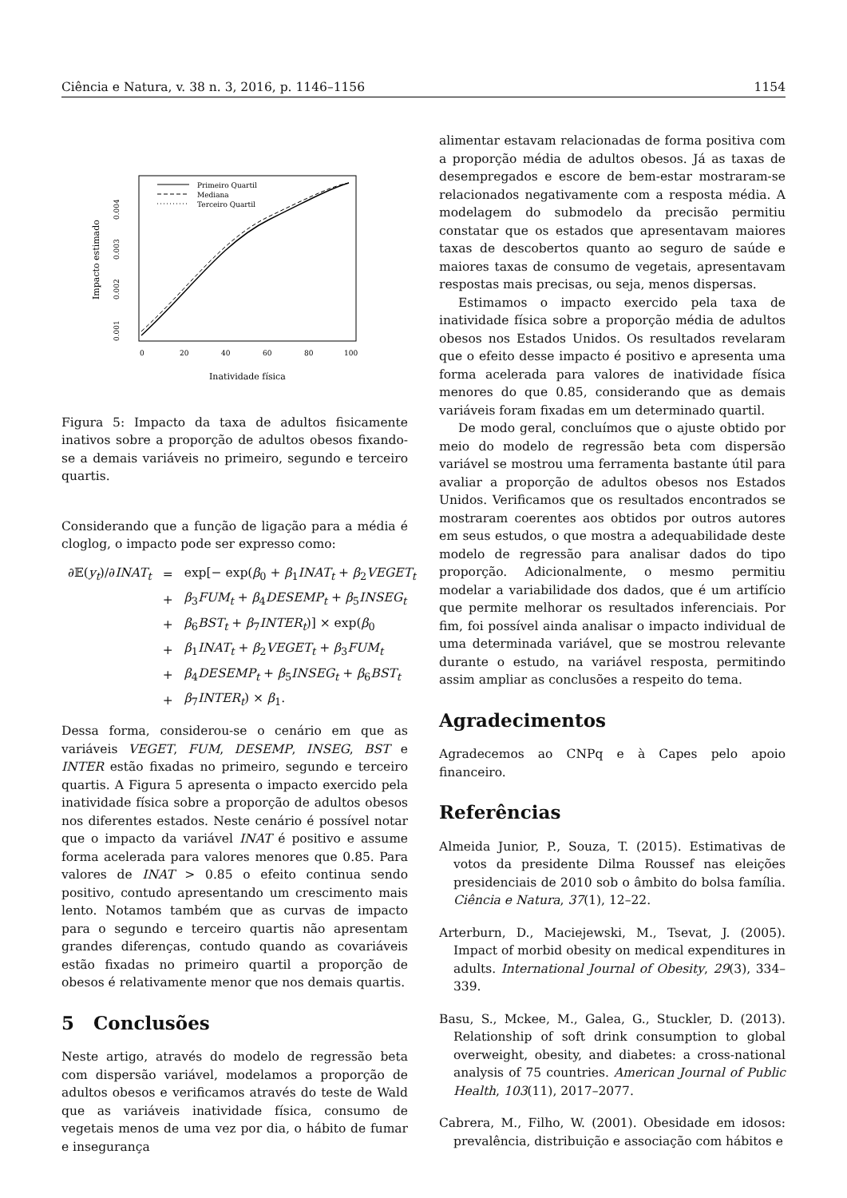Ciência e Natura, v. 38 n. 3, 2016, p. 1146–1156 1154
Primeiro Quartil
Mediana
Terceiro Quartil
0
20
40
60
80
100
Inatividade física
0.004
0.003
0.002
0.001
Impacto estimado
Figura 5: Impacto da taxa de adultos fisicamente inativos sobre a proporção de adultos obesos fixando-se a demais variáveis no primeiro, segundo e terceiro quartis.
Considerando que a função de ligação para a média é cloglog, o impacto pode ser expresso como:
| ∂𝔼( y<sub>t</sub> )/∂ INAT<sub>t</sub> | = | exp[− exp( β<sub>0</sub> + β<sub>1</sub> INAT<sub>t</sub> + β<sub>2</sub> VEGET<sub>t</sub> |
| | + | β<sub>3</sub> FUM<sub>t</sub> + β<sub>4</sub> DESEMP<sub>t</sub> + β<sub>5</sub> INSEG<sub>t</sub> |
| | + | β<sub>6</sub> BST<sub>t</sub> + β<sub>7</sub> INTER<sub>t</sub> )] × exp( β<sub>0</sub> |
| | + | β<sub>1</sub> INAT<sub>t</sub> + β<sub>2</sub> VEGET<sub>t</sub> + β<sub>3</sub> FUM<sub>t</sub> |
| | + | β<sub>4</sub> DESEMP<sub>t</sub> + β<sub>5</sub> INSEG<sub>t</sub> + β<sub>6</sub> BST<sub>t</sub> |
| | + | β<sub>7</sub> INTER<sub>t</sub> ) × β<sub>1</sub>. |
Dessa forma, considerou-se o cenário em que as variáveis VEGET, FUM, DESEMP, INSEG, BST e INTER estão fixadas no primeiro, segundo e terceiro quartis. A Figura 5 apresenta o impacto exercido pela inatividade física sobre a proporção de adultos obesos nos diferentes estados. Neste cenário é possível notar que o impacto da variável INAT é positivo e assume forma acelerada para valores menores que 0.85. Para valores de INAT > 0.85 o efeito continua sendo positivo, contudo apresentando um crescimento mais lento. Notamos também que as curvas de impacto para o segundo e terceiro quartis não apresentam grandes diferenças, contudo quando as covariáveis estão fixadas no primeiro quartil a proporção de obesos é relativamente menor que nos demais quartis.
5 Conclusões
Neste artigo, através do modelo de regressão beta com dispersão variável, modelamos a proporção de adultos obesos e verificamos através do teste de Wald que as variáveis inatividade física, consumo de vegetais menos de uma vez por dia, o hábito de fumar e insegurança
alimentar estavam relacionadas de forma positiva com a proporção média de adultos obesos. Já as taxas de desempregados e escore de bem-estar mostraram-se relacionados negativamente com a resposta média. A modelagem do submodelo da precisão permitiu constatar que os estados que apresentavam maiores taxas de descobertos quanto ao seguro de saúde e maiores taxas de consumo de vegetais, apresentavam respostas mais precisas, ou seja, menos dispersas.
Estimamos o impacto exercido pela taxa de inatividade física sobre a proporção média de adultos obesos nos Estados Unidos. Os resultados revelaram que o efeito desse impacto é positivo e apresenta uma forma acelerada para valores de inatividade física menores do que 0.85, considerando que as demais variáveis foram fixadas em um determinado quartil.
De modo geral, concluímos que o ajuste obtido por meio do modelo de regressão beta com dispersão variável se mostrou uma ferramenta bastante útil para avaliar a proporção de adultos obesos nos Estados Unidos. Verificamos que os resultados encontrados se mostraram coerentes aos obtidos por outros autores em seus estudos, o que mostra a adequabilidade deste modelo de regressão para analisar dados do tipo proporção. Adicionalmente, o mesmo permitiu modelar a variabilidade dos dados, que é um artifício que permite melhorar os resultados inferenciais. Por fim, foi possível ainda analisar o impacto individual de uma determinada variável, que se mostrou relevante durante o estudo, na variável resposta, permitindo assim ampliar as conclusões a respeito do tema.
Agradecimentos
Agradecemos ao CNPq e à Capes pelo apoio financeiro.
Referências
Almeida Junior, P., Souza, T. (2015). Estimativas de votos da presidente Dilma Roussef nas eleições presidenciais de 2010 sob o âmbito do bolsa família. Ciência e Natura, 37(1), 12–22.
Arterburn, D., Maciejewski, M., Tsevat, J. (2005). Impact of morbid obesity on medical expenditures in adults. International Journal of Obesity, 29(3), 334–339.
Basu, S., Mckee, M., Galea, G., Stuckler, D. (2013). Relationship of soft drink consumption to global overweight, obesity, and diabetes: a cross-national analysis of 75 countries. American Journal of Public Health, 103(11), 2017–2077.
Cabrera, M., Filho, W. (2001). Obesidade em idosos: prevalência, distribuição e associação com hábitos e